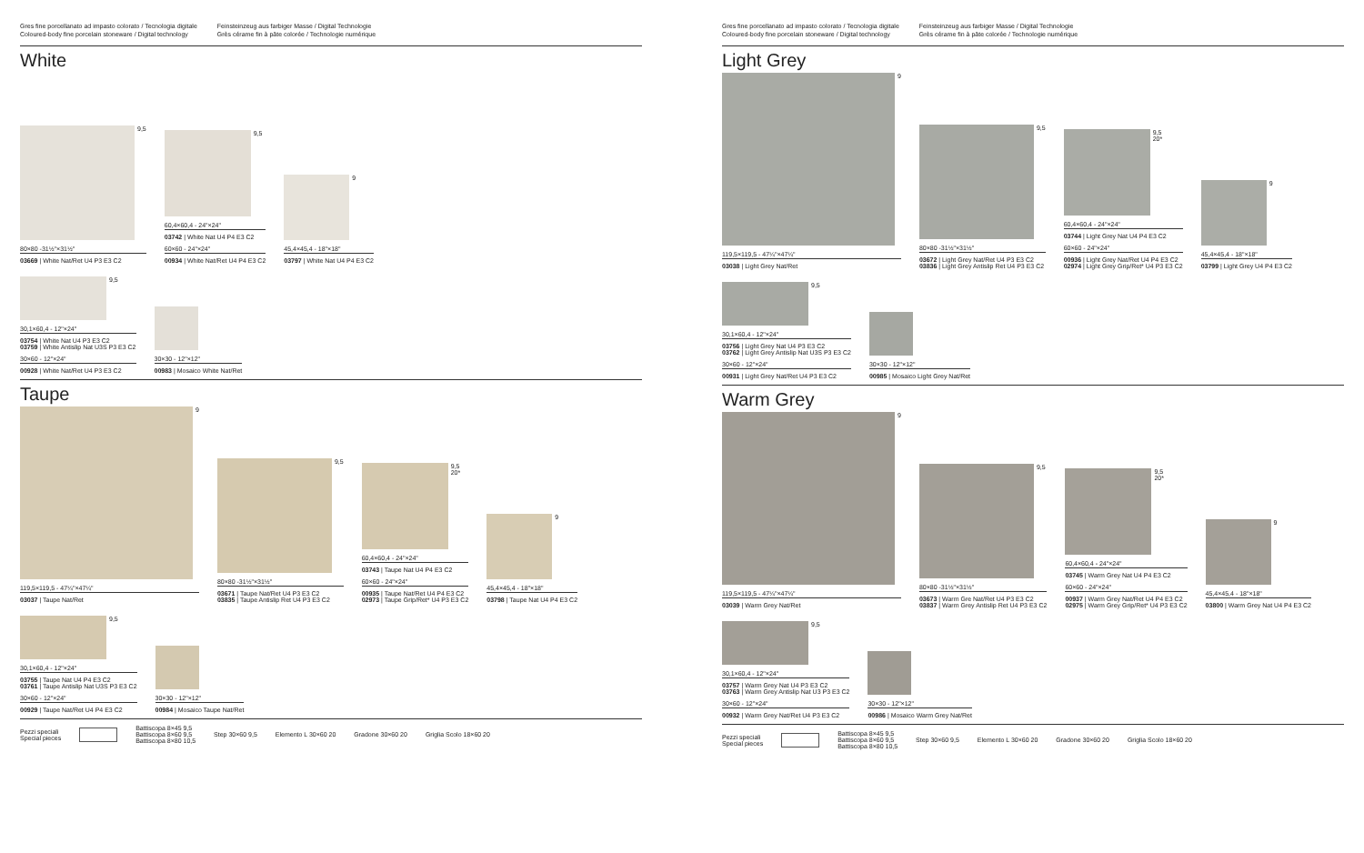Gres fine porcellanato ad impasto colorato / Tecnologia digitale
Coloured-body fine porcelain stoneware / Digital technology
Feinsteinzeug aus farbiger Masse / Digital Technologie
Grès cérame fin à pâte colorée / Technologie numérique
White
9,5
80×80 -31½"×31½"
03669 | White Nat/Ret U4 P3 E3 C2
9,5
60,4×60,4 - 24"×24"
03742 | White Nat U4 P4 E3 C2
60×60 - 24"×24"
00934 | White Nat/Ret U4 P4 E3 C2
9
45,4×45,4 - 18"×18"
03797 | White Nat U4 P4 E3 C2
9,5
30,1×60,4 - 12"×24"
03754 | White Nat U4 P3 E3 C2
03759 | White Antislip Nat U3S P3 E3 C2
30×60 - 12"×24"
00928 | White Nat/Ret U4 P3 E3 C2
30×30 - 12"×12"
00983 | Mosaico White Nat/Ret
Taupe
9
119,5×119,5 - 47¼"×47¼"
03037 | Taupe Nat/Ret
9,5
80×80 -31½"×31½"
03671 | Taupe Nat/Ret U4 P3 E3 C2
03835 | Taupe Antislip Ret U4 P3 E3 C2
9,5
20*
60,4×60,4 - 24"×24"
03743 | Taupe Nat U4 P4 E3 C2
60×60 - 24"×24"
00935 | Taupe Nat/Ret U4 P4 E3 C2
02973 | Taupe Grip/Ret* U4 P3 E3 C2
9
45,4×45,4 - 18"×18"
03798 | Taupe Nat U4 P4 E3 C2
9,5
30,1×60,4 - 12"×24"
03755 | Taupe Nat U4 P4 E3 C2
03761 | Taupe Antislip Nat U3S P3 E3 C2
30×60 - 12"×24"
00929 | Taupe Nat/Ret U4 P4 E3 C2
30×30 - 12"×12"
00984 | Mosaico Taupe Nat/Ret
Pezzi speciali
Special pieces
Battiscopa 8×45 9,5
Battiscopa 8×60 9,5
Battiscopa 8×80 10,5
Step 30×60 9,5
Elemento L 30×60 20
Gradone 30×60 20
Griglia Scolo 18×60 20
Gres fine porcellanato ad impasto colorato / Tecnologia digitale
Coloured-body fine porcelain stoneware / Digital technology
Feinsteinzeug aus farbiger Masse / Digital Technologie
Grès cérame fin à pâte colorée / Technologie numérique
Light Grey
9
119,5×119,5 - 47¼"×47¼"
03038 | Light Grey Nat/Ret
9,5
80×80 -31½"×31½"
03672 | Light Grey Nat/Ret U4 P3 E3 C2
03836 | Light Grey Antislip Ret U4 P3 E3 C2
9,5
20*
60,4×60,4 - 24"×24"
03744 | Light Grey Nat U4 P4 E3 C2
60×60 - 24"×24"
00936 | Light Grey Nat/Ret U4 P4 E3 C2
02974 | Light Grey Grip/Ret* U4 P3 E3 C2
9
45,4×45,4 - 18"×18"
03799 | Light Grey U4 P4 E3 C2
9,5
30,1×60,4 - 12"×24"
03756 | Light Grey Nat U4 P3 E3 C2
03762 | Light Grey Antislip Nat U3S P3 E3 C2
30×60 - 12"×24"
00931 | Light Grey Nat/Ret U4 P3 E3 C2
30×30 - 12"×12"
00985 | Mosaico Light Grey Nat/Ret
Warm Grey
9
119,5×119,5 - 47¼"×47¼"
03039 | Warm Grey Nat/Ret
9,5
80×80 -31½"×31½"
03673 | Warm Gre Nat/Ret U4 P3 E3 C2
03837 | Warm Grey Antislip Ret U4 P3 E3 C2
9,5
20*
60,4×60,4 - 24"×24"
03745 | Warm Grey Nat U4 P4 E3 C2
60×60 - 24"×24"
00937 | Warm Grey Nat/Ret U4 P4 E3 C2
02975 | Warm Grey Grip/Ret* U4 P3 E3 C2
9
45,4×45,4 - 18"×18"
03800 | Warm Grey Nat U4 P4 E3 C2
9,5
30,1×60,4 - 12"×24"
03757 | Warm Grey Nat U4 P3 E3 C2
03763 | Warm Grey Antislip Nat U3 P3 E3 C2
30×60 - 12"×24"
00932 | Warm Grey Nat/Ret U4 P3 E3 C2
30×30 - 12"×12"
00986 | Mosaico Warm Grey Nat/Ret
Pezzi speciali
Special pieces
Battiscopa 8×45 9,5
Battiscopa 8×60 9,5
Battiscopa 8×80 10,5
Step 30×60 9,5
Elemento L 30×60 20
Gradone 30×60 20
Griglia Scolo 18×60 20